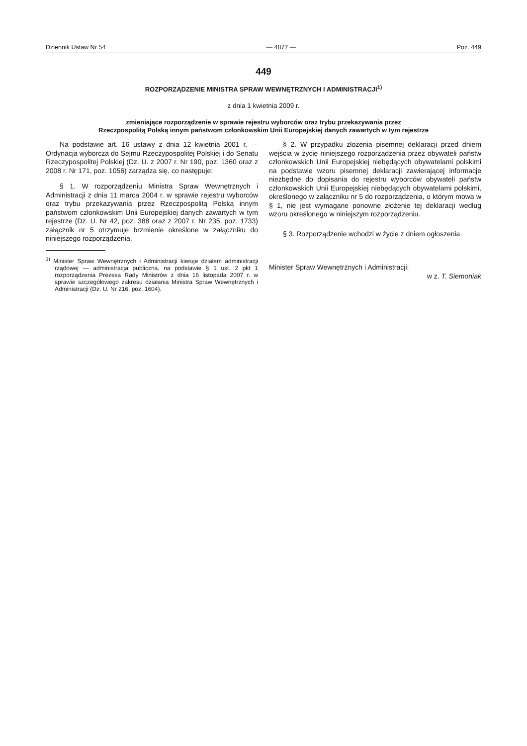Dziennik Ustaw Nr 54 — 4877 — Poz. 449
449
ROZPORZĄDZENIE MINISTRA SPRAW WEWNĘTRZNYCH I ADMINISTRACJI<sup>1)</sup>
z dnia 1 kwietnia 2009 r.
zmieniające rozporządzenie w sprawie rejestru wyborców oraz trybu przekazywania przez
Rzeczpospolitą Polską innym państwom członkowskim Unii Europejskiej danych zawartych w tym rejestrze
Na podstawie art. 16 ustawy z dnia 12 kwietnia 2001 r. — Ordynacja wyborcza do Sejmu Rzeczypospolitej Polskiej i do Senatu Rzeczypospolitej Polskiej (Dz. U. z 2007 r. Nr 190, poz. 1360 oraz z 2008 r. Nr 171, poz. 1056) zarządza się, co następuje:
§ 1. W rozporządzeniu Ministra Spraw Wewnętrznych i Administracji z dnia 11 marca 2004 r. w sprawie rejestru wyborców oraz trybu przekazywania przez Rzeczpospolitą Polską innym państwom członkowskim Unii Europejskiej danych zawartych w tym rejestrze (Dz. U. Nr 42, poz. 388 oraz z 2007 r. Nr 235, poz. 1733) załącznik nr 5 otrzymuje brzmienie określone w załączniku do niniejszego rozporządzenia.
<sup>1)</sup> Minister Spraw Wewnętrznych i Administracji kieruje działem administracji rządowej — administracja publiczna, na podstawie § 1 ust. 2 pkt 1 rozporządzenia Prezesa Rady Ministrów z dnia 16 listopada 2007 r. w sprawie szczegółowego zakresu działania Ministra Spraw Wewnętrznych i Administracji (Dz. U. Nr 216, poz. 1604).
§ 2. W przypadku złożenia pisemnej deklaracji przed dniem wejścia w życie niniejszego rozporządzenia przez obywateli państw członkowskich Unii Europejskiej niebędących obywatelami polskimi na podstawie wzoru pisemnej deklaracji zawierającej informacje niezbędne do dopisania do rejestru wyborców obywateli państw członkowskich Unii Europejskiej niebędących obywatelami polskimi, określonego w załączniku nr 5 do rozporządzenia, o którym mowa w § 1, nie jest wymagane ponowne złożenie tej deklaracji według wzoru określonego w niniejszym rozporządzeniu.
§ 3. Rozporządzenie wchodzi w życie z dniem ogłoszenia.
Minister Spraw Wewnętrznych i Administracji:
w z. T. Siemoniak